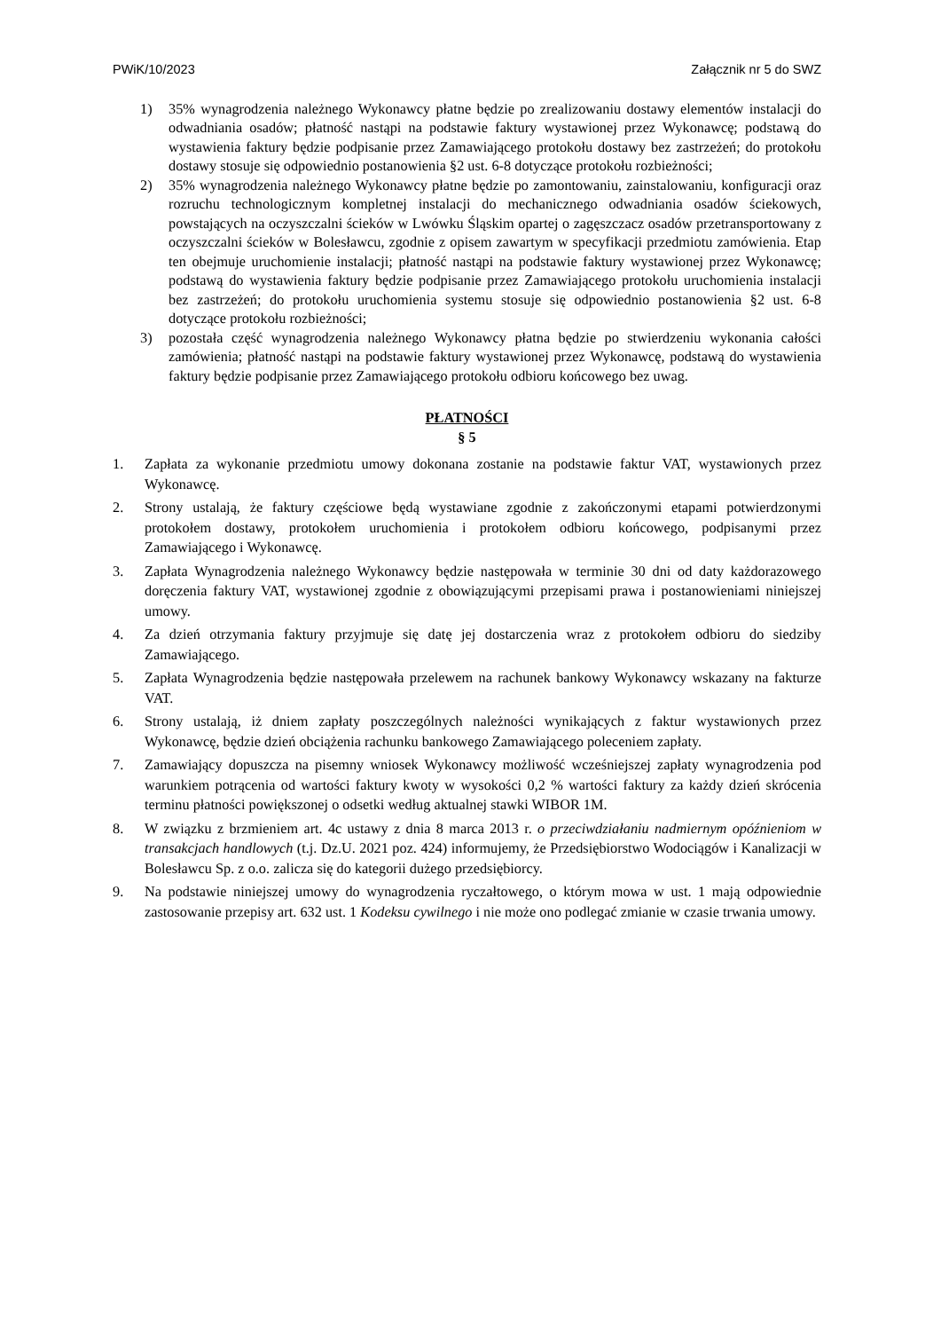PWiK/10/2023 Załącznik nr 5 do SWZ
1) 35% wynagrodzenia należnego Wykonawcy płatne będzie po zrealizowaniu dostawy elementów instalacji do odwadniania osadów; płatność nastąpi na podstawie faktury wystawionej przez Wykonawcę; podstawą do wystawienia faktury będzie podpisanie przez Zamawiającego protokołu dostawy bez zastrzeżeń; do protokołu dostawy stosuje się odpowiednio postanowienia §2 ust. 6-8 dotyczące protokołu rozbieżności;
2) 35% wynagrodzenia należnego Wykonawcy płatne będzie po zamontowaniu, zainstalowaniu, konfiguracji oraz rozruchu technologicznym kompletnej instalacji do mechanicznego odwadniania osadów ściekowych, powstających na oczyszczalni ścieków w Lwówku Śląskim opartej o zagęszczacz osadów przetransportowany z oczyszczalni ścieków w Bolesławcu, zgodnie z opisem zawartym w specyfikacji przedmiotu zamówienia. Etap ten obejmuje uruchomienie instalacji; płatność nastąpi na podstawie faktury wystawionej przez Wykonawcę; podstawą do wystawienia faktury będzie podpisanie przez Zamawiającego protokołu uruchomienia instalacji bez zastrzeżeń; do protokołu uruchomienia systemu stosuje się odpowiednio postanowienia §2 ust. 6-8 dotyczące protokołu rozbieżności;
3) pozostała część wynagrodzenia należnego Wykonawcy płatna będzie po stwierdzeniu wykonania całości zamówienia; płatność nastąpi na podstawie faktury wystawionej przez Wykonawcę, podstawą do wystawienia faktury będzie podpisanie przez Zamawiającego protokołu odbioru końcowego bez uwag.
PŁATNOŚCI
§ 5
1. Zapłata za wykonanie przedmiotu umowy dokonana zostanie na podstawie faktur VAT, wystawionych przez Wykonawcę.
2. Strony ustalają, że faktury częściowe będą wystawiane zgodnie z zakończonymi etapami potwierdzonymi protokołem dostawy, protokołem uruchomienia i protokołem odbioru końcowego, podpisanymi przez Zamawiającego i Wykonawcę.
3. Zapłata Wynagrodzenia należnego Wykonawcy będzie następowała w terminie 30 dni od daty każdorazowego doręczenia faktury VAT, wystawionej zgodnie z obowiązującymi przepisami prawa i postanowieniami niniejszej umowy.
4. Za dzień otrzymania faktury przyjmuje się datę jej dostarczenia wraz z protokołem odbioru do siedziby Zamawiającego.
5. Zapłata Wynagrodzenia będzie następowała przelewem na rachunek bankowy Wykonawcy wskazany na fakturze VAT.
6. Strony ustalają, iż dniem zapłaty poszczególnych należności wynikających z faktur wystawionych przez Wykonawcę, będzie dzień obciążenia rachunku bankowego Zamawiającego poleceniem zapłaty.
7. Zamawiający dopuszcza na pisemny wniosek Wykonawcy możliwość wcześniejszej zapłaty wynagrodzenia pod warunkiem potrącenia od wartości faktury kwoty w wysokości 0,2 % wartości faktury za każdy dzień skrócenia terminu płatności powiększonej o odsetki według aktualnej stawki WIBOR 1M.
8. W związku z brzmieniem art. 4c ustawy z dnia 8 marca 2013 r. o przeciwdziałaniu nadmiernym opóźnieniom w transakcjach handlowych (t.j. Dz.U. 2021 poz. 424) informujemy, że Przedsiębiorstwo Wodociągów i Kanalizacji w Bolesławcu Sp. z o.o. zalicza się do kategorii dużego przedsiębiorcy.
9. Na podstawie niniejszej umowy do wynagrodzenia ryczałtowego, o którym mowa w ust. 1 mają odpowiednie zastosowanie przepisy art. 632 ust. 1 Kodeksu cywilnego i nie może ono podlegać zmianie w czasie trwania umowy.